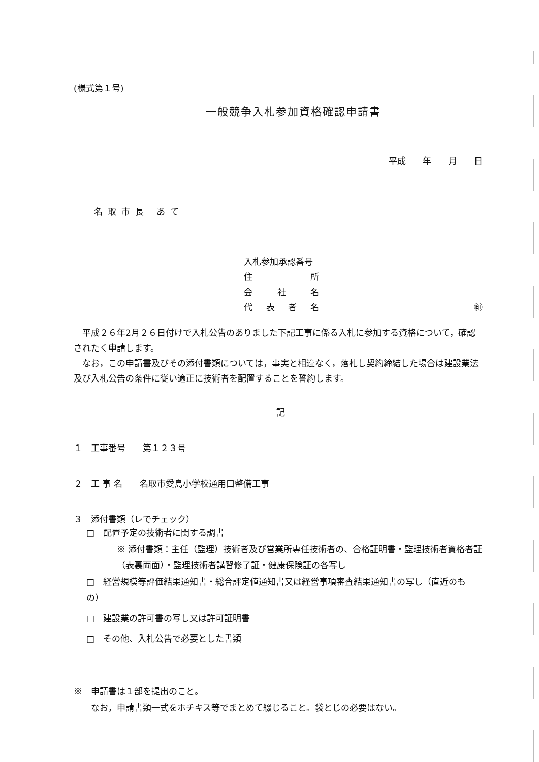(様式第１号)
一般競争入札参加資格確認申請書
平成 年 月 日
名取市長 あて
入札参加承認番号
住 所
会 社 名
代 表 者 名 ㊞
　平成２６年2月２６日付けで入札公告のありました下記工事に係る入札に参加する資格について，確認されたく申請します。
　なお，この申請書及びその添付書類については，事実と相違なく，落札し契約締結した場合は建設業法及び入札公告の条件に従い適正に技術者を配置することを誓約します。
記
１　工事番号　　第１２３号
２　工 事 名　　名取市愛島小学校通用口整備工事
３　添付書類（レでチェック）
□　配置予定の技術者に関する調書
※ 添付書類：主任（監理）技術者及び営業所専任技術者の、合格証明書・監理技術者資格者証（表裏両面）・監理技術者講習修了証・健康保険証の各写し
□　経営規模等評価結果通知書・総合評定値通知書又は経営事項審査結果通知書の写し（直近のもの）
□　建設業の許可書の写し又は許可証明書
□　その他、入札公告で必要とした書類
※　申請書は１部を提出のこと。
　　なお，申請書類一式をホチキス等でまとめて綴じること。袋とじの必要はない。